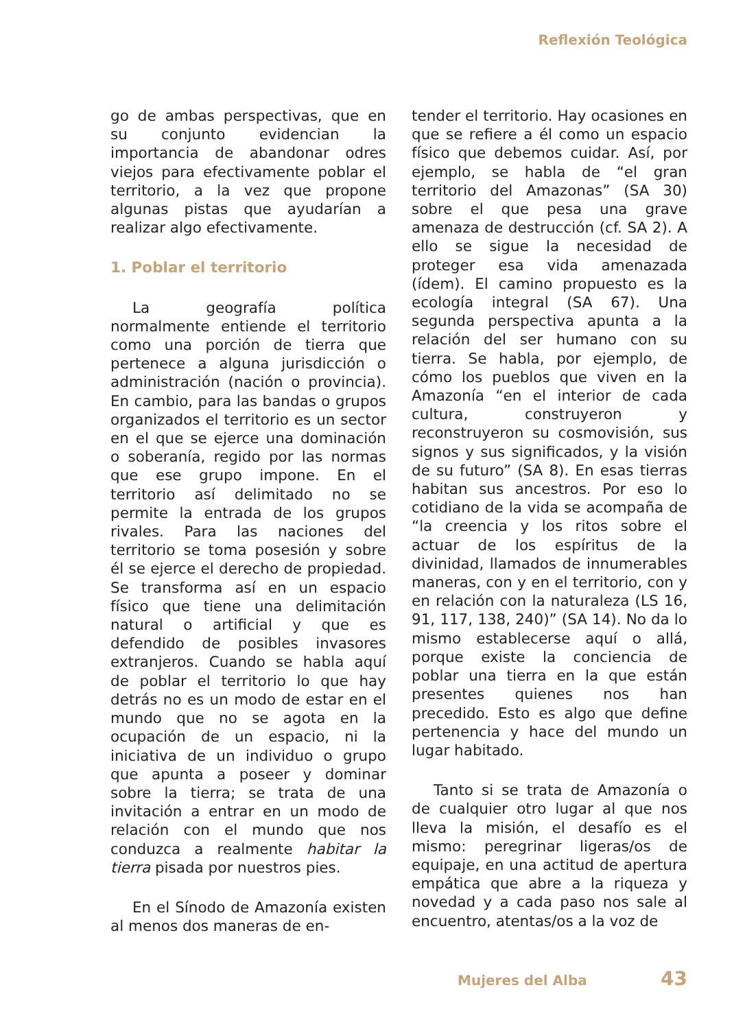Reflexión Teológica
go de ambas perspectivas, que en su conjunto evidencian la importancia de abandonar odres viejos para efectivamente poblar el territorio, a la vez que propone algunas pistas que ayudarían a realizar algo efectivamente.
1. Poblar el territorio
La geografía política normalmente entiende el territorio como una porción de tierra que pertenece a alguna jurisdicción o administración (nación o provincia). En cambio, para las bandas o grupos organizados el territorio es un sector en el que se ejerce una dominación o soberanía, regido por las normas que ese grupo impone. En el territorio así delimitado no se permite la entrada de los grupos rivales. Para las naciones del territorio se toma posesión y sobre él se ejerce el derecho de propiedad. Se transforma así en un espacio físico que tiene una delimitación natural o artificial y que es defendido de posibles invasores extranjeros. Cuando se habla aquí de poblar el territorio lo que hay detrás no es un modo de estar en el mundo que no se agota en la ocupación de un espacio, ni la iniciativa de un individuo o grupo que apunta a poseer y dominar sobre la tierra; se trata de una invitación a entrar en un modo de relación con el mundo que nos conduzca a realmente habitar la tierra pisada por nuestros pies.
En el Sínodo de Amazonía existen al menos dos maneras de en-
tender el territorio. Hay ocasiones en que se refiere a él como un espacio físico que debemos cuidar. Así, por ejemplo, se habla de “el gran territorio del Amazonas” (SA 30) sobre el que pesa una grave amenaza de destrucción (cf. SA 2). A ello se sigue la necesidad de proteger esa vida amenazada (ídem). El camino propuesto es la ecología integral (SA 67). Una segunda perspectiva apunta a la relación del ser humano con su tierra. Se habla, por ejemplo, de cómo los pueblos que viven en la Amazonía “en el interior de cada cultura, construyeron y reconstruyeron su cosmovisión, sus signos y sus significados, y la visión de su futuro” (SA 8). En esas tierras habitan sus ancestros. Por eso lo cotidiano de la vida se acompaña de “la creencia y los ritos sobre el actuar de los espíritus de la divinidad, llamados de innumerables maneras, con y en el territorio, con y en relación con la naturaleza (LS 16, 91, 117, 138, 240)” (SA 14). No da lo mismo establecerse aquí o allá, porque existe la conciencia de poblar una tierra en la que están presentes quienes nos han precedido. Esto es algo que define pertenencia y hace del mundo un lugar habitado.
Tanto si se trata de Amazonía o de cualquier otro lugar al que nos lleva la misión, el desafío es el mismo: peregrinar ligeras/os de equipaje, en una actitud de apertura empática que abre a la riqueza y novedad y a cada paso nos sale al encuentro, atentas/os a la voz de
Mujeres del Alba 43